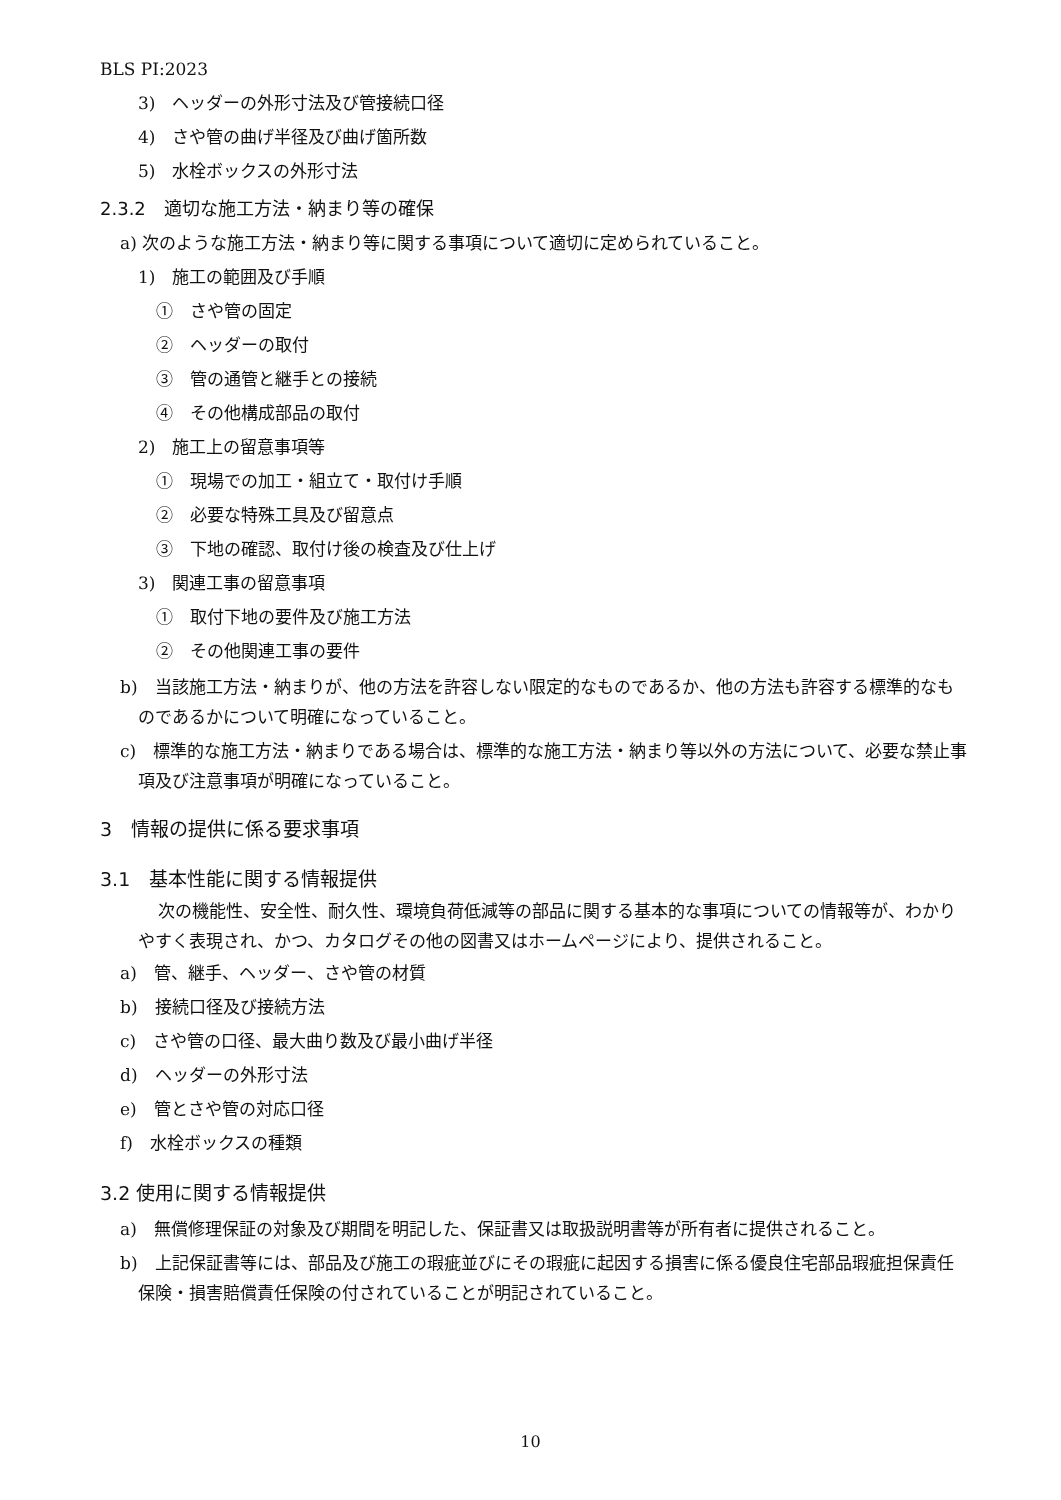BLS PI:2023
3)　ヘッダーの外形寸法及び管接続口径
4)　さや管の曲げ半径及び曲げ箇所数
5)　水栓ボックスの外形寸法
2.3.2　適切な施工方法・納まり等の確保
a) 次のような施工方法・納まり等に関する事項について適切に定められていること。
1)　施工の範囲及び手順
①　さや管の固定
②　ヘッダーの取付
③　管の通管と継手との接続
④　その他構成部品の取付
2)　施工上の留意事項等
①　現場での加工・組立て・取付け手順
②　必要な特殊工具及び留意点
③　下地の確認、取付け後の検査及び仕上げ
3)　関連工事の留意事項
①　取付下地の要件及び施工方法
②　その他関連工事の要件
b)　当該施工方法・納まりが、他の方法を許容しない限定的なものであるか、他の方法も許容する標準的なものであるかについて明確になっていること。
c)　標準的な施工方法・納まりである場合は、標準的な施工方法・納まり等以外の方法について、必要な禁止事項及び注意事項が明確になっていること。
3　情報の提供に係る要求事項
3.1　基本性能に関する情報提供
次の機能性、安全性、耐久性、環境負荷低減等の部品に関する基本的な事項についての情報等が、わかりやすく表現され、かつ、カタログその他の図書又はホームページにより、提供されること。
a)　管、継手、ヘッダー、さや管の材質
b)　接続口径及び接続方法
c)　さや管の口径、最大曲り数及び最小曲げ半径
d)　ヘッダーの外形寸法
e)　管とさや管の対応口径
f)　水栓ボックスの種類
3.2 使用に関する情報提供
a)　無償修理保証の対象及び期間を明記した、保証書又は取扱説明書等が所有者に提供されること。
b)　上記保証書等には、部品及び施工の瑕疵並びにその瑕疵に起因する損害に係る優良住宅部品瑕疵担保責任保険・損害賠償責任保険の付されていることが明記されていること。
10